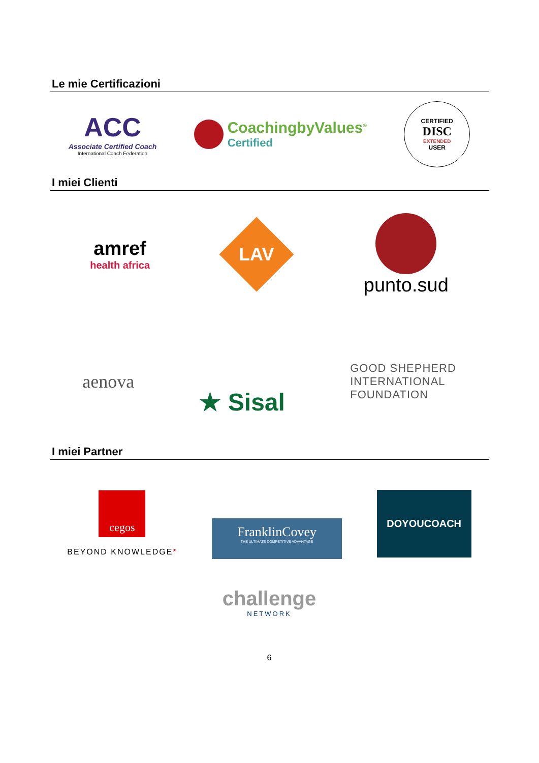Le mie Certificazioni
ACC
Associate Certified Coach
International Coach Federation
CoachingbyValues<sup>®</sup>
Certified
CERTIFIED
DISC
EXTENDED
USER
I miei Clienti
amref
health africa
LAV
punto.sud
aenova
★ Sisal
GOOD SHEPHERD
INTERNATIONAL
FOUNDATION
I miei Partner
cegos
BEYOND KNOWLEDGE*
FranklinCovey
THE ULTIMATE COMPETITIVE ADVANTAGE
DOYOUCOACH
challenge
NETWORK
6